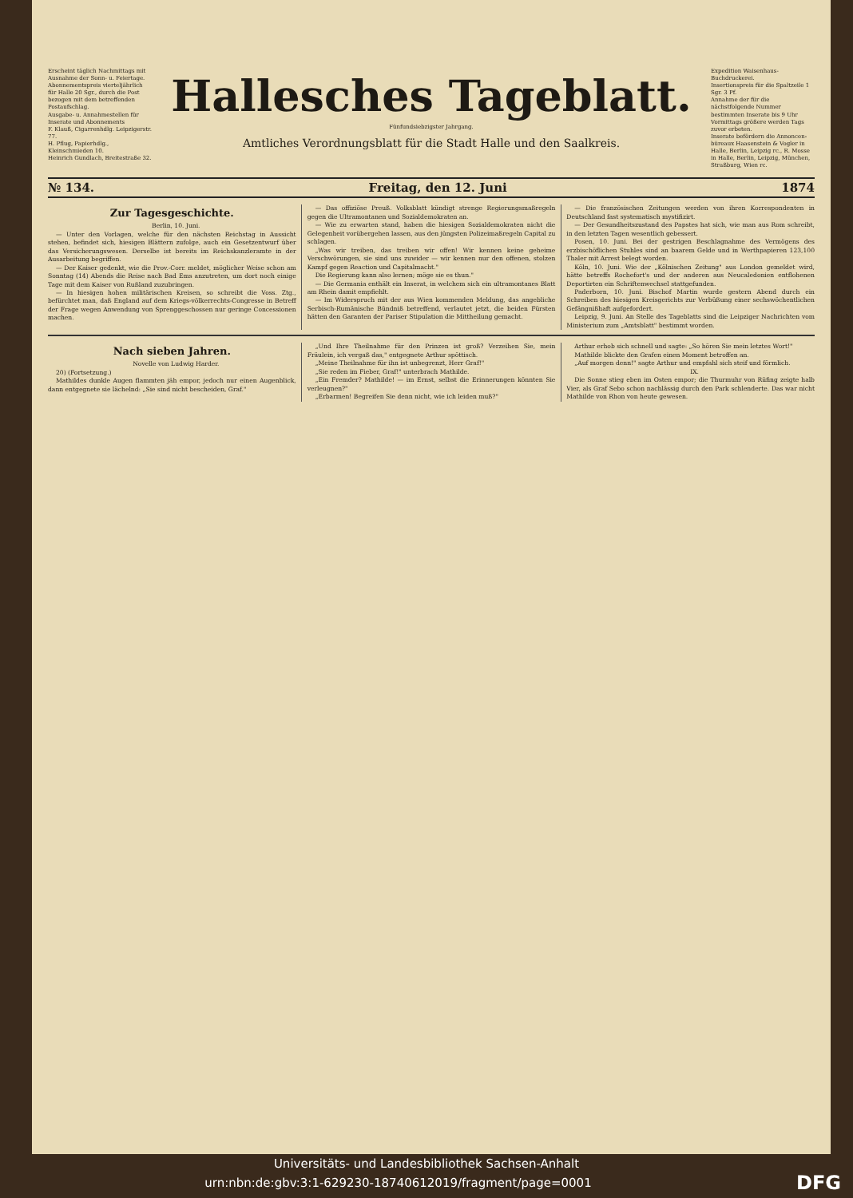Erscheint täglich Nachmittags mit Ausnahme der Sonn- u. Feiertage.
Abonnementspreis vierteljährlich für Halle 20 Sgr., durch die Post bezogen mit dem betreffenden Postaufschlag.
Ausgabe- u. Annahmestellen für Inserate und Abonnements
F. Klauß, Cigarrenhdlg. Leipzigerstr. 77.
H. Pflug, Papierhdlg., Kleinschmieden 10.
Heinrich Gundlach, Breitestraße 32.
Hallesches Tageblatt.
Fünfundsiebzigster Jahrgang.
Amtliches Verordnungsblatt für die Stadt Halle und den Saalkreis.
Expedition Waisenhaus-Buchdruckerei.
Insertionspreis für die Spaltzeile 1 Sgr. 3 Pf.
Annahme der für die nächstfolgende Nummer bestimmten Inserate bis 9 Uhr Vormittags größere werden Tags zuvor erbeten.
Inserate befördern die Annoncen-büreaux Haasenstein & Vogler in Halle, Berlin, Leipzig rc., R. Mosse in Halle, Berlin, Leipzig, München, Straßburg, Wien rc.
№ 134. Freitag, den 12. Juni 1874
Zur Tagesgeschichte.
Berlin, 10. Juni.
— Unter den Vorlagen, welche für den nächsten Reichstag in Aussicht stehen, befindet sich, hiesigen Blättern zufolge, auch ein Gesetzentwurf über das Versicherungswesen. Derselbe ist bereits im Reichskanzleramte in der Ausarbeitung begriffen.
— Der Kaiser gedenkt, wie die Prov.-Corr. meldet, möglicher Weise schon am Sonntag (14) Abends die Reise nach Bad Ems anzutreten, um dort noch einige Tage mit dem Kaiser von Rußland zuzubringen.
— In hiesigen hohen militärischen Kreisen, so schreibt die Voss. Ztg., befürchtet man, daß England auf dem Kriegs-völkerrechts-Congresse in Betreff der Frage wegen Anwendung von Sprenggeschossen nur geringe Concessionen machen.
— Das offiziöse Preuß. Volksblatt kündigt strenge Regierungsmaßregeln gegen die Ultramontanen und Sozialdemokraten an.
— Wie zu erwarten stand, haben die hiesigen Sozialdemokraten nicht die Gelegenheit vorübergehen lassen, aus den jüngsten Polizeimaßregeln Capital zu schlagen.
„Was wir treiben, das treiben wir offen! Wir kennen keine geheime Verschwörungen, sie sind uns zuwider — wir kennen nur den offenen, stolzen Kampf gegen Reaction und Capitalmacht."
Die Regierung kann also lernen; möge sie es thun."
— Die Germania enthält ein Inserat, in welchem sich ein ultramontanes Blatt am Rhein damit empfiehlt.
— Im Widerspruch mit der aus Wien kommenden Meldung, das angebliche Serbisch-Rumänische Bündniß betreffend, verlautet jetzt, die beiden Fürsten hätten den Garanten der Pariser Stipulation die Mittheilung gemacht.
— Die französischen Zeitungen werden von ihren Korrespondenten in Deutschland fast systematisch mystifizirt.
— Der Gesundheitszustand des Papstes hat sich, wie man aus Rom schreibt, in den letzten Tagen wesentlich gebessert.
Posen, 10. Juni. Bei der gestrigen Beschlagnahme des Vermögens des erzbischöflichen Stuhles sind an baarem Gelde und in Werthpapieren 123,100 Thaler mit Arrest belegt worden.
Köln, 10. Juni. Wie der „Kölnischen Zeitung" aus London gemeldet wird, hätte betreffs Rochefort's und der anderen aus Neucaledonien entflohenen Deportirten ein Schriftenwechsel stattgefunden.
Paderborn, 10. Juni. Bischof Martin wurde gestern Abend durch ein Schreiben des hiesigen Kreisgerichts zur Verbüßung einer sechswöchentlichen Gefängnißhaft aufgefordert.
Leipzig, 9. Juni. An Stelle des Tageblatts sind die Leipziger Nachrichten vom Ministerium zum „Amtsblatt" bestimmt worden.
Nach sieben Jahren.
Novelle von Ludwig Harder.
20) (Fortsetzung.)
Mathildes dunkle Augen flammten jäh empor, jedoch nur einen Augenblick, dann entgegnete sie lächelnd: „Sie sind nicht bescheiden, Graf."
„Und Ihre Theilnahme für den Prinzen ist groß? Verzeihen Sie, mein Fräulein, ich vergaß das," entgegnete Arthur spöttisch.
„Meine Theilnahme für ihn ist unbegrenzt, Herr Graf!"
„Sie reden im Fieber, Graf!" unterbrach Mathilde.
„Ein Fremder? Mathilde! — im Ernst, selbst die Erinnerungen könnten Sie verleugnen?"
„Erbarmen! Begreifen Sie denn nicht, wie ich leiden muß?"
Arthur erhob sich schnell und sagte: „So hören Sie mein letztes Wort!"
Mathilde blickte den Grafen einen Moment betroffen an.
„Auf morgen denn!" sagte Arthur und empfahl sich steif und förmlich.
IX.
Die Sonne stieg eben im Osten empor; die Thurmuhr von Rüfing zeigte halb Vier, als Graf Sebo schon nachlässig durch den Park schlenderte. Das war nicht Mathilde von Rhon von heute gewesen.
Universitäts- und Landesbibliothek Sachsen-Anhalt
urn:nbn:de:gbv:3:1-629230-18740612019/fragment/page=0001 DFG